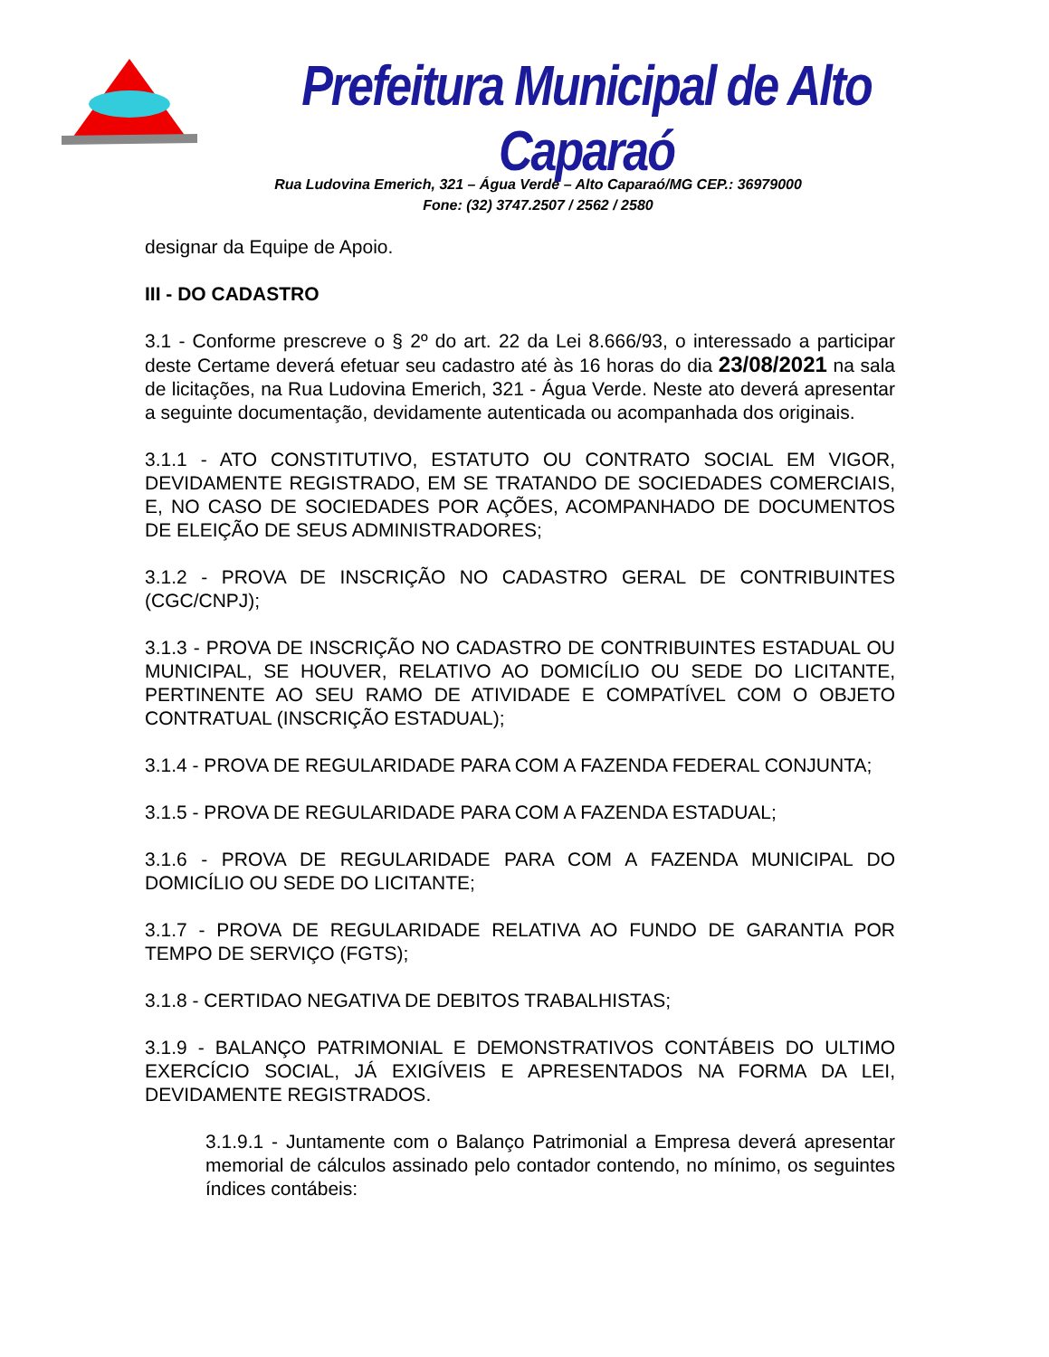Prefeitura Municipal de Alto Caparaó
Rua Ludovina Emerich, 321 – Água Verde – Alto Caparaó/MG CEP.: 36979000
Fone: (32) 3747.2507 / 2562 / 2580
designar da Equipe de Apoio.
III - DO CADASTRO
3.1 - Conforme prescreve o § 2º do art. 22 da Lei 8.666/93, o interessado a participar deste Certame deverá efetuar seu cadastro até às 16 horas do dia 23/08/2021 na sala de licitações, na Rua Ludovina Emerich, 321 - Água Verde. Neste ato deverá apresentar a seguinte documentação, devidamente autenticada ou acompanhada dos originais.
3.1.1 - ATO CONSTITUTIVO, ESTATUTO OU CONTRATO SOCIAL EM VIGOR, DEVIDAMENTE REGISTRADO, EM SE TRATANDO DE SOCIEDADES COMERCIAIS, E, NO CASO DE SOCIEDADES POR AÇÕES, ACOMPANHADO DE DOCUMENTOS DE ELEIÇÃO DE SEUS ADMINISTRADORES;
3.1.2 - PROVA DE INSCRIÇÃO NO CADASTRO GERAL DE CONTRIBUINTES (CGC/CNPJ);
3.1.3 - PROVA DE INSCRIÇÃO NO CADASTRO DE CONTRIBUINTES ESTADUAL OU MUNICIPAL, SE HOUVER, RELATIVO AO DOMICÍLIO OU SEDE DO LICITANTE, PERTINENTE AO SEU RAMO DE ATIVIDADE E COMPATÍVEL COM O OBJETO CONTRATUAL (INSCRIÇÃO ESTADUAL);
3.1.4 - PROVA DE REGULARIDADE PARA COM A FAZENDA FEDERAL CONJUNTA;
3.1.5 - PROVA DE REGULARIDADE PARA COM A FAZENDA ESTADUAL;
3.1.6 - PROVA DE REGULARIDADE PARA COM A FAZENDA MUNICIPAL DO DOMICÍLIO OU SEDE DO LICITANTE;
3.1.7 - PROVA DE REGULARIDADE RELATIVA AO FUNDO DE GARANTIA POR TEMPO DE SERVIÇO (FGTS);
3.1.8 - CERTIDAO NEGATIVA DE DEBITOS TRABALHISTAS;
3.1.9 - BALANÇO PATRIMONIAL E DEMONSTRATIVOS CONTÁBEIS DO ULTIMO EXERCÍCIO SOCIAL, JÁ EXIGÍVEIS E APRESENTADOS NA FORMA DA LEI, DEVIDAMENTE REGISTRADOS.
3.1.9.1 - Juntamente com o Balanço Patrimonial a Empresa deverá apresentar memorial de cálculos assinado pelo contador contendo, no mínimo, os seguintes índices contábeis: